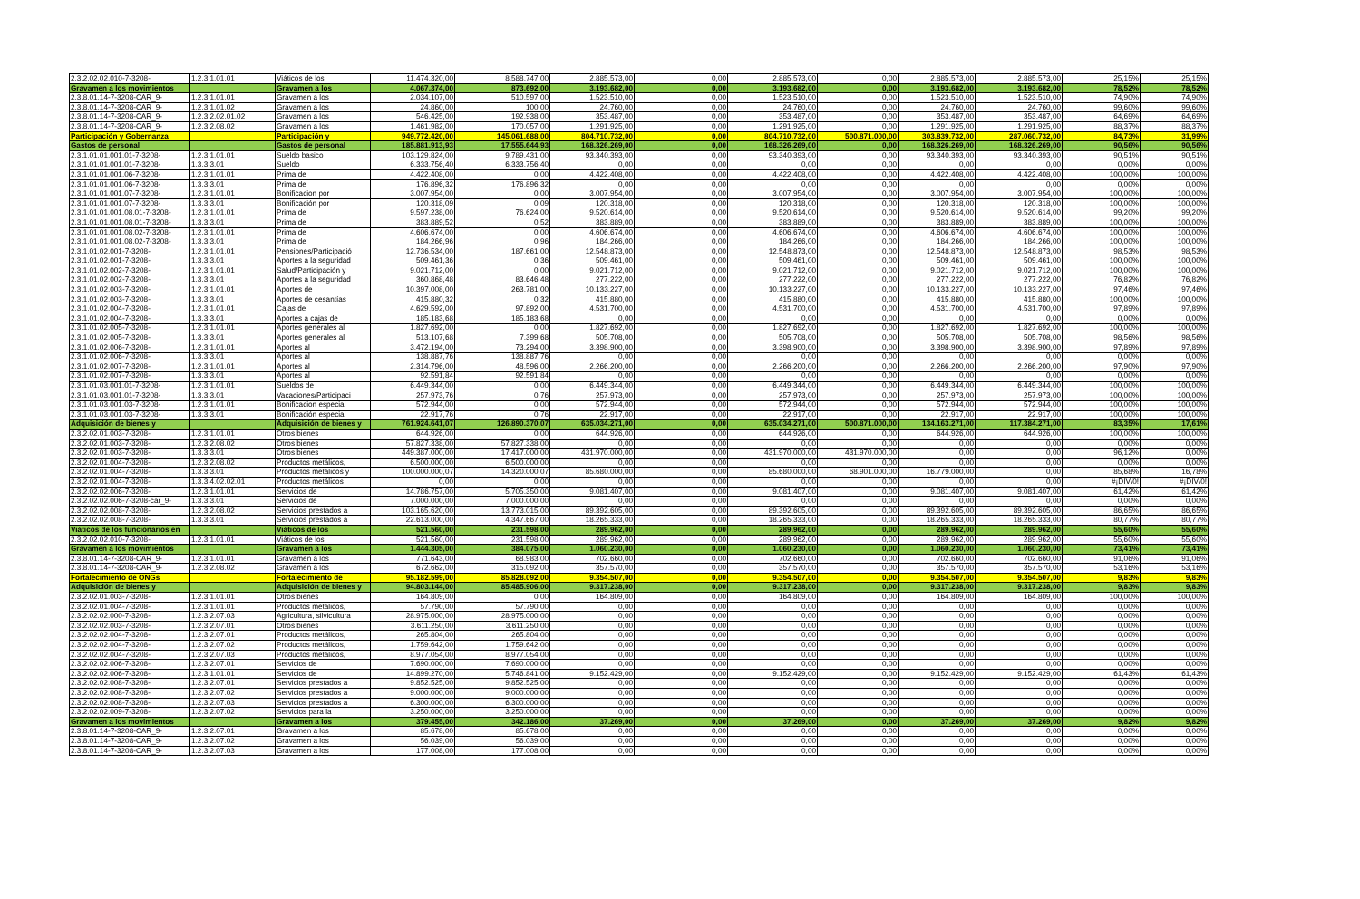| 2.3.2.02.02.010-7-3208- | 1.2.3.1.01.01 | Viáticos de los | 11.474.320,00 | 8.588.747,00 | 2.885.573,00 | 0,00 | 2.885.573,00 | 0,00 | 2.885.573,00 | 2.885.573,00 | 25,15% | 25,15% |
| Gravamen a los movimientos | | Gravamen a los | 4.067.374,00 | 873.692,00 | 3.193.682,00 | 0,00 | 3.193.682,00 | 0,00 | 3.193.682,00 | 3.193.682,00 | 78,52% | 78,52% |
| 2.3.8.01.14-7-3208-CAR_9- | 1.2.3.1.01.01 | Gravamen a los | 2.034.107,00 | 510.597,00 | 1.523.510,00 | 0,00 | 1.523.510,00 | 0,00 | 1.523.510,00 | 1.523.510,00 | 74,90% | 74,90% |
| 2.3.8.01.14-7-3208-CAR_9- | 1.2.3.1.01.02 | Gravamen a los | 24.860,00 | 100,00 | 24.760,00 | 0,00 | 24.760,00 | 0,00 | 24.760,00 | 24.760,00 | 99,60% | 99,60% |
| 2.3.8.01.14-7-3208-CAR_9- | 1.2.3.2.02.01.02 | Gravamen a los | 546.425,00 | 192.938,00 | 353.487,00 | 0,00 | 353.487,00 | 0,00 | 353.487,00 | 353.487,00 | 64,69% | 64,69% |
| 2.3.8.01.14-7-3208-CAR_9- | 1.2.3.2.08.02 | Gravamen a los | 1.461.982,00 | 170.057,00 | 1.291.925,00 | 0,00 | 1.291.925,00 | 0,00 | 1.291.925,00 | 1.291.925,00 | 88,37% | 88,37% |
| Participación y Gobernanza | | Participación y | 949.772.420,00 | 145.061.688,00 | 804.710.732,00 | 0,00 | 804.710.732,00 | 500.871.000,00 | 303.839.732,00 | 287.060.732,00 | 84,73% | 31,99% |
| Gastos de personal | | Gastos de personal | 185.881.913,93 | 17.555.644,93 | 168.326.269,00 | 0,00 | 168.326.269,00 | 0,00 | 168.326.269,00 | 168.326.269,00 | 90,56% | 90,56% |
| 2.3.1.01.01.001.01-7-3208- | 1.2.3.1.01.01 | Sueldo basico | 103.129.824,00 | 9.789.431,00 | 93.340.393,00 | 0,00 | 93.340.393,00 | 0,00 | 93.340.393,00 | 93.340.393,00 | 90,51% | 90,51% |
| 2.3.1.01.01.001.01-7-3208- | 1.3.3.3.01 | Sueldo | 6.333.756,40 | 6.333.756,40 | 0,00 | 0,00 | 0,00 | 0,00 | 0,00 | 0,00 | 0,00% | 0,00% |
| 2.3.1.01.01.001.06-7-3208- | 1.2.3.1.01.01 | Prima de | 4.422.408,00 | 0,00 | 4.422.408,00 | 0,00 | 4.422.408,00 | 0,00 | 4.422.408,00 | 4.422.408,00 | 100,00% | 100,00% |
| 2.3.1.01.01.001.06-7-3208- | 1.3.3.3.01 | Prima de | 176.896,32 | 176.896,32 | 0,00 | 0,00 | 0,00 | 0,00 | 0,00 | 0,00 | 0,00% | 0,00% |
| 2.3.1.01.01.001.07-7-3208- | 1.2.3.1.01.01 | Bonificacion por | 3.007.954,00 | 0,00 | 3.007.954,00 | 0,00 | 3.007.954,00 | 0,00 | 3.007.954,00 | 3.007.954,00 | 100,00% | 100,00% |
| 2.3.1.01.01.001.07-7-3208- | 1.3.3.3.01 | Bonificación por | 120.318,09 | 0,09 | 120.318,00 | 0,00 | 120.318,00 | 0,00 | 120.318,00 | 120.318,00 | 100,00% | 100,00% |
| 2.3.1.01.01.001.08.01-7-3208- | 1.2.3.1.01.01 | Prima de | 9.597.238,00 | 76.624,00 | 9.520.614,00 | 0,00 | 9.520.614,00 | 0,00 | 9.520.614,00 | 9.520.614,00 | 99,20% | 99,20% |
| 2.3.1.01.01.001.08.01-7-3208- | 1.3.3.3.01 | Prima de | 383.889,52 | 0,52 | 383.889,00 | 0,00 | 383.889,00 | 0,00 | 383.889,00 | 383.889,00 | 100,00% | 100,00% |
| 2.3.1.01.01.001.08.02-7-3208- | 1.2.3.1.01.01 | Prima de | 4.606.674,00 | 0,00 | 4.606.674,00 | 0,00 | 4.606.674,00 | 0,00 | 4.606.674,00 | 4.606.674,00 | 100,00% | 100,00% |
| 2.3.1.01.01.001.08.02-7-3208- | 1.3.3.3.01 | Prima de | 184.266,96 | 0,96 | 184.266,00 | 0,00 | 184.266,00 | 0,00 | 184.266,00 | 184.266,00 | 100,00% | 100,00% |
| 2.3.1.01.02.001-7-3208- | 1.2.3.1.01.01 | Pensiones/Participació | 12.736.534,00 | 187.661,00 | 12.548.873,00 | 0,00 | 12.548.873,00 | 0,00 | 12.548.873,00 | 12.548.873,00 | 98,53% | 98,53% |
| 2.3.1.01.02.001-7-3208- | 1.3.3.3.01 | Aportes a la seguridad | 509.461,36 | 0,36 | 509.461,00 | 0,00 | 509.461,00 | 0,00 | 509.461,00 | 509.461,00 | 100,00% | 100,00% |
| 2.3.1.01.02.002-7-3208- | 1.2.3.1.01.01 | Salud/Participación y | 9.021.712,00 | 0,00 | 9.021.712,00 | 0,00 | 9.021.712,00 | 0,00 | 9.021.712,00 | 9.021.712,00 | 100,00% | 100,00% |
| 2.3.1.01.02.002-7-3208- | 1.3.3.3.01 | Aportes a la seguridad | 360.868,48 | 83.646,48 | 277.222,00 | 0,00 | 277.222,00 | 0,00 | 277.222,00 | 277.222,00 | 76,82% | 76,82% |
| 2.3.1.01.02.003-7-3208- | 1.2.3.1.01.01 | Aportes de | 10.397.008,00 | 263.781,00 | 10.133.227,00 | 0,00 | 10.133.227,00 | 0,00 | 10.133.227,00 | 10.133.227,00 | 97,46% | 97,46% |
| 2.3.1.01.02.003-7-3208- | 1.3.3.3.01 | Aportes de cesantías | 415.880,32 | 0,32 | 415.880,00 | 0,00 | 415.880,00 | 0,00 | 415.880,00 | 415.880,00 | 100,00% | 100,00% |
| 2.3.1.01.02.004-7-3208- | 1.2.3.1.01.01 | Cajas de | 4.629.592,00 | 97.892,00 | 4.531.700,00 | 0,00 | 4.531.700,00 | 0,00 | 4.531.700,00 | 4.531.700,00 | 97,89% | 97,89% |
| 2.3.1.01.02.004-7-3208- | 1.3.3.3.01 | Aportes a cajas de | 185.183,68 | 185.183,68 | 0,00 | 0,00 | 0,00 | 0,00 | 0,00 | 0,00 | 0,00% | 0,00% |
| 2.3.1.01.02.005-7-3208- | 1.2.3.1.01.01 | Aportes generales al | 1.827.692,00 | 0,00 | 1.827.692,00 | 0,00 | 1.827.692,00 | 0,00 | 1.827.692,00 | 1.827.692,00 | 100,00% | 100,00% |
| 2.3.1.01.02.005-7-3208- | 1.3.3.3.01 | Aportes generales al | 513.107,68 | 7.399,68 | 505.708,00 | 0,00 | 505.708,00 | 0,00 | 505.708,00 | 505.708,00 | 98,56% | 98,56% |
| 2.3.1.01.02.006-7-3208- | 1.2.3.1.01.01 | Aportes al | 3.472.194,00 | 73.294,00 | 3.398.900,00 | 0,00 | 3.398.900,00 | 0,00 | 3.398.900,00 | 3.398.900,00 | 97,89% | 97,89% |
| 2.3.1.01.02.006-7-3208- | 1.3.3.3.01 | Aportes al | 138.887,76 | 138.887,76 | 0,00 | 0,00 | 0,00 | 0,00 | 0,00 | 0,00 | 0,00% | 0,00% |
| 2.3.1.01.02.007-7-3208- | 1.2.3.1.01.01 | Aportes al | 2.314.796,00 | 48.596,00 | 2.266.200,00 | 0,00 | 2.266.200,00 | 0,00 | 2.266.200,00 | 2.266.200,00 | 97,90% | 97,90% |
| 2.3.1.01.02.007-7-3208- | 1.3.3.3.01 | Aportes al | 92.591,84 | 92.591,84 | 0,00 | 0,00 | 0,00 | 0,00 | 0,00 | 0,00 | 0,00% | 0,00% |
| 2.3.1.01.03.001.01-7-3208- | 1.2.3.1.01.01 | Sueldos de | 6.449.344,00 | 0,00 | 6.449.344,00 | 0,00 | 6.449.344,00 | 0,00 | 6.449.344,00 | 6.449.344,00 | 100,00% | 100,00% |
| 2.3.1.01.03.001.01-7-3208- | 1.3.3.3.01 | Vacaciones/Participaci | 257.973,76 | 0,76 | 257.973,00 | 0,00 | 257.973,00 | 0,00 | 257.973,00 | 257.973,00 | 100,00% | 100,00% |
| 2.3.1.01.03.001.03-7-3208- | 1.2.3.1.01.01 | Bonificacion especial | 572.944,00 | 0,00 | 572.944,00 | 0,00 | 572.944,00 | 0,00 | 572.944,00 | 572.944,00 | 100,00% | 100,00% |
| 2.3.1.01.03.001.03-7-3208- | 1.3.3.3.01 | Bonificación especial | 22.917,76 | 0,76 | 22.917,00 | 0,00 | 22.917,00 | 0,00 | 22.917,00 | 22.917,00 | 100,00% | 100,00% |
| Adquisición de bienes y | | Adquisición de bienes y | 761.924.641,07 | 126.890.370,07 | 635.034.271,00 | 0,00 | 635.034.271,00 | 500.871.000,00 | 134.163.271,00 | 117.384.271,00 | 83,35% | 17,61% |
| 2.3.2.02.01.003-7-3208- | 1.2.3.1.01.01 | Otros bienes | 644.926,00 | 0,00 | 644.926,00 | 0,00 | 644.926,00 | 0,00 | 644.926,00 | 644.926,00 | 100,00% | 100,00% |
| 2.3.2.02.01.003-7-3208- | 1.2.3.2.08.02 | Otros bienes | 57.827.338,00 | 57.827.338,00 | 0,00 | 0,00 | 0,00 | 0,00 | 0,00 | 0,00 | 0,00% | 0,00% |
| 2.3.2.02.01.003-7-3208- | 1.3.3.3.01 | Otros bienes | 449.387.000,00 | 17.417.000,00 | 431.970.000,00 | 0,00 | 431.970.000,00 | 431.970.000,00 | 0,00 | 0,00 | 96,12% | 0,00% |
| 2.3.2.02.01.004-7-3208- | 1.2.3.2.08.02 | Productos metálicos, | 6.500.000,00 | 6.500.000,00 | 0,00 | 0,00 | 0,00 | 0,00 | 0,00 | 0,00 | 0,00% | 0,00% |
| 2.3.2.02.01.004-7-3208- | 1.3.3.3.01 | Productos metálicos y | 100.000.000,07 | 14.320.000,07 | 85.680.000,00 | 0,00 | 85.680.000,00 | 68.901.000,00 | 16.779.000,00 | 0,00 | 85,68% | 16,78% |
| 2.3.2.02.01.004-7-3208- | 1.3.3.4.02.02.01 | Productos metálicos | 0,00 | 0,00 | 0,00 | 0,00 | 0,00 | 0,00 | 0,00 | 0,00 | #¡DIV/0! | #¡DIV/0! |
| 2.3.2.02.02.006-7-3208- | 1.2.3.1.01.01 | Servicios de | 14.786.757,00 | 5.705.350,00 | 9.081.407,00 | 0,00 | 9.081.407,00 | 0,00 | 9.081.407,00 | 9.081.407,00 | 61,42% | 61,42% |
| 2.3.2.02.02.006-7-3208-car_9- | 1.3.3.3.01 | Servicios de | 7.000.000,00 | 7.000.000,00 | 0,00 | 0,00 | 0,00 | 0,00 | 0,00 | 0,00 | 0,00% | 0,00% |
| 2.3.2.02.02.008-7-3208- | 1.2.3.2.08.02 | Servicios prestados a | 103.165.620,00 | 13.773.015,00 | 89.392.605,00 | 0,00 | 89.392.605,00 | 0,00 | 89.392.605,00 | 89.392.605,00 | 86,65% | 86,65% |
| 2.3.2.02.02.008-7-3208- | 1.3.3.3.01 | Servicios prestados a | 22.613.000,00 | 4.347.667,00 | 18.265.333,00 | 0,00 | 18.265.333,00 | 0,00 | 18.265.333,00 | 18.265.333,00 | 80,77% | 80,77% |
| Viáticos de los funcionarios en | | Viáticos de los | 521.560,00 | 231.598,00 | 289.962,00 | 0,00 | 289.962,00 | 0,00 | 289.962,00 | 289.962,00 | 55,60% | 55,60% |
| 2.3.2.02.02.010-7-3208- | 1.2.3.1.01.01 | Viáticos de los | 521.560,00 | 231.598,00 | 289.962,00 | 0,00 | 289.962,00 | 0,00 | 289.962,00 | 289.962,00 | 55,60% | 55,60% |
| Gravamen a los movimientos | | Gravamen a los | 1.444.305,00 | 384.075,00 | 1.060.230,00 | 0,00 | 1.060.230,00 | 0,00 | 1.060.230,00 | 1.060.230,00 | 73,41% | 73,41% |
| 2.3.8.01.14-7-3208-CAR_9- | 1.2.3.1.01.01 | Gravamen a los | 771.643,00 | 68.983,00 | 702.660,00 | 0,00 | 702.660,00 | 0,00 | 702.660,00 | 702.660,00 | 91,06% | 91,06% |
| 2.3.8.01.14-7-3208-CAR_9- | 1.2.3.2.08.02 | Gravamen a los | 672.662,00 | 315.092,00 | 357.570,00 | 0,00 | 357.570,00 | 0,00 | 357.570,00 | 357.570,00 | 53,16% | 53,16% |
| Fortalecimiento de ONGs | | Fortalecimiento de | 95.182.599,00 | 85.828.092,00 | 9.354.507,00 | 0,00 | 9.354.507,00 | 0,00 | 9.354.507,00 | 9.354.507,00 | 9,83% | 9,83% |
| Adquisición de bienes y | | Adquisición de bienes y | 94.803.144,00 | 85.485.906,00 | 9.317.238,00 | 0,00 | 9.317.238,00 | 0,00 | 9.317.238,00 | 9.317.238,00 | 9,83% | 9,83% |
| 2.3.2.02.01.003-7-3208- | 1.2.3.1.01.01 | Otros bienes | 164.809,00 | 0,00 | 164.809,00 | 0,00 | 164.809,00 | 0,00 | 164.809,00 | 164.809,00 | 100,00% | 100,00% |
| 2.3.2.02.01.004-7-3208- | 1.2.3.1.01.01 | Productos metálicos, | 57.790,00 | 57.790,00 | 0,00 | 0,00 | 0,00 | 0,00 | 0,00 | 0,00 | 0,00% | 0,00% |
| 2.3.2.02.02.000-7-3208- | 1.2.3.2.07.03 | Agricultura, silvicultura | 28.975.000,00 | 28.975.000,00 | 0,00 | 0,00 | 0,00 | 0,00 | 0,00 | 0,00 | 0,00% | 0,00% |
| 2.3.2.02.02.003-7-3208- | 1.2.3.2.07.01 | Otros bienes | 3.611.250,00 | 3.611.250,00 | 0,00 | 0,00 | 0,00 | 0,00 | 0,00 | 0,00 | 0,00% | 0,00% |
| 2.3.2.02.02.004-7-3208- | 1.2.3.2.07.01 | Productos metálicos, | 265.804,00 | 265.804,00 | 0,00 | 0,00 | 0,00 | 0,00 | 0,00 | 0,00 | 0,00% | 0,00% |
| 2.3.2.02.02.004-7-3208- | 1.2.3.2.07.02 | Productos metálicos, | 1.759.642,00 | 1.759.642,00 | 0,00 | 0,00 | 0,00 | 0,00 | 0,00 | 0,00 | 0,00% | 0,00% |
| 2.3.2.02.02.004-7-3208- | 1.2.3.2.07.03 | Productos metálicos, | 8.977.054,00 | 8.977.054,00 | 0,00 | 0,00 | 0,00 | 0,00 | 0,00 | 0,00 | 0,00% | 0,00% |
| 2.3.2.02.02.006-7-3208- | 1.2.3.2.07.01 | Servicios de | 7.690.000,00 | 7.690.000,00 | 0,00 | 0,00 | 0,00 | 0,00 | 0,00 | 0,00 | 0,00% | 0,00% |
| 2.3.2.02.02.006-7-3208- | 1.2.3.1.01.01 | Servicios de | 14.899.270,00 | 5.746.841,00 | 9.152.429,00 | 0,00 | 9.152.429,00 | 0,00 | 9.152.429,00 | 9.152.429,00 | 61,43% | 61,43% |
| 2.3.2.02.02.008-7-3208- | 1.2.3.2.07.01 | Servicios prestados a | 9.852.525,00 | 9.852.525,00 | 0,00 | 0,00 | 0,00 | 0,00 | 0,00 | 0,00 | 0,00% | 0,00% |
| 2.3.2.02.02.008-7-3208- | 1.2.3.2.07.02 | Servicios prestados a | 9.000.000,00 | 9.000.000,00 | 0,00 | 0,00 | 0,00 | 0,00 | 0,00 | 0,00 | 0,00% | 0,00% |
| 2.3.2.02.02.008-7-3208- | 1.2.3.2.07.03 | Servicios prestados a | 6.300.000,00 | 6.300.000,00 | 0,00 | 0,00 | 0,00 | 0,00 | 0,00 | 0,00 | 0,00% | 0,00% |
| 2.3.2.02.02.009-7-3208- | 1.2.3.2.07.02 | Servicios para la | 3.250.000,00 | 3.250.000,00 | 0,00 | 0,00 | 0,00 | 0,00 | 0,00 | 0,00 | 0,00% | 0,00% |
| Gravamen a los movimientos | | Gravamen a los | 379.455,00 | 342.186,00 | 37.269,00 | 0,00 | 37.269,00 | 0,00 | 37.269,00 | 37.269,00 | 9,82% | 9,82% |
| 2.3.8.01.14-7-3208-CAR_9- | 1.2.3.2.07.01 | Gravamen a los | 85.678,00 | 85.678,00 | 0,00 | 0,00 | 0,00 | 0,00 | 0,00 | 0,00 | 0,00% | 0,00% |
| 2.3.8.01.14-7-3208-CAR_9- | 1.2.3.2.07.02 | Gravamen a los | 56.039,00 | 56.039,00 | 0,00 | 0,00 | 0,00 | 0,00 | 0,00 | 0,00 | 0,00% | 0,00% |
| 2.3.8.01.14-7-3208-CAR_9- | 1.2.3.2.07.03 | Gravamen a los | 177.008,00 | 177.008,00 | 0,00 | 0,00 | 0,00 | 0,00 | 0,00 | 0,00 | 0,00% | 0,00% |